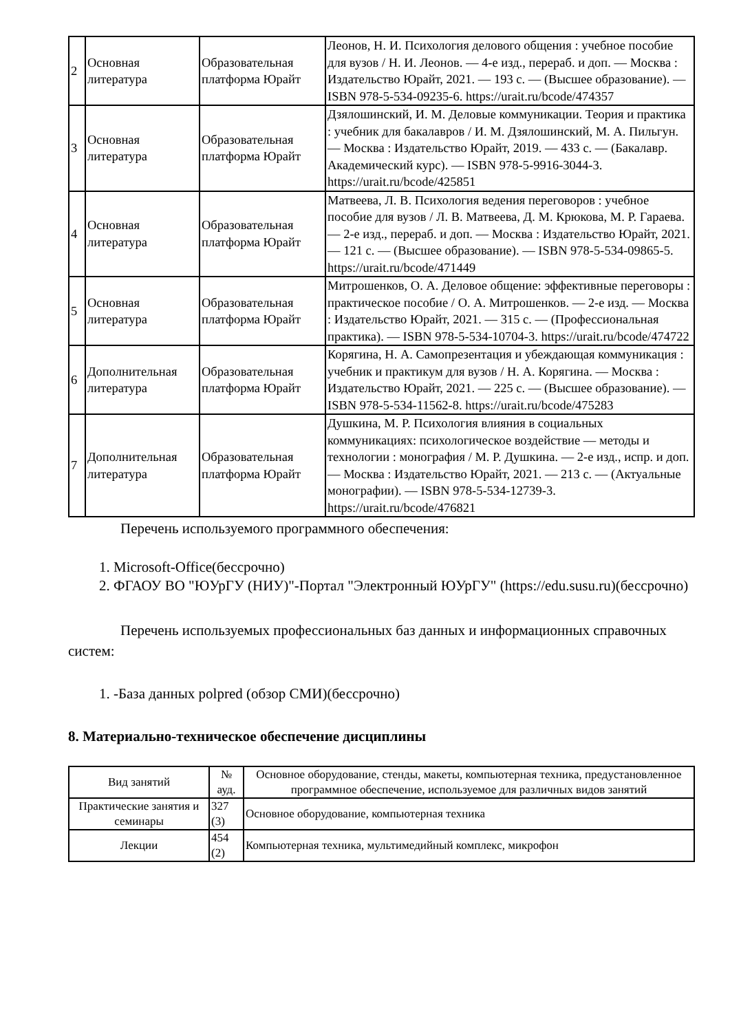| 2 | Основная литература | Образовательная платформа Юрайт | Леонов, Н. И. Психология делового общения : учебное пособие для вузов / Н. И. Леонов. — 4-е изд., перераб. и доп. — Москва : Издательство Юрайт, 2021. — 193 с. — (Высшее образование). — ISBN 978-5-534-09235-6. https://urait.ru/bcode/474357 |
| 3 | Основная литература | Образовательная платформа Юрайт | Дзялошинский, И. М. Деловые коммуникации. Теория и практика : учебник для бакалавров / И. М. Дзялошинский, М. А. Пильгун. — Москва : Издательство Юрайт, 2019. — 433 с. — (Бакалавр. Академический курс). — ISBN 978-5-9916-3044-3. https://urait.ru/bcode/425851 |
| 4 | Основная литература | Образовательная платформа Юрайт | Матвеева, Л. В. Психология ведения переговоров : учебное пособие для вузов / Л. В. Матвеева, Д. М. Крюкова, М. Р. Гараева. — 2-е изд., перераб. и доп. — Москва : Издательство Юрайт, 2021. — 121 с. — (Высшее образование). — ISBN 978-5-534-09865-5. https://urait.ru/bcode/471449 |
| 5 | Основная литература | Образовательная платформа Юрайт | Митрошенков, О. А. Деловое общение: эффективные переговоры : практическое пособие / О. А. Митрошенков. — 2-е изд. — Москва : Издательство Юрайт, 2021. — 315 с. — (Профессиональная практика). — ISBN 978-5-534-10704-3. https://urait.ru/bcode/474722 |
| 6 | Дополнительная литература | Образовательная платформа Юрайт | Корягина, Н. А. Самопрезентация и убеждающая коммуникация : учебник и практикум для вузов / Н. А. Корягина. — Москва : Издательство Юрайт, 2021. — 225 с. — (Высшее образование). — ISBN 978-5-534-11562-8. https://urait.ru/bcode/475283 |
| 7 | Дополнительная литература | Образовательная платформа Юрайт | Душкина, М. Р. Психология влияния в социальных коммуникациях: психологическое воздействие — методы и технологии : монография / М. Р. Душкина. — 2-е изд., испр. и доп. — Москва : Издательство Юрайт, 2021. — 213 с. — (Актуальные монографии). — ISBN 978-5-534-12739-3. https://urait.ru/bcode/476821 |
Перечень используемого программного обеспечения:
1. Microsoft-Office(бессрочно)
2. ФГАОУ ВО "ЮУрГУ (НИУ)"-Портал "Электронный ЮУрГУ" (https://edu.susu.ru)(бессрочно)
Перечень используемых профессиональных баз данных и информационных справочных систем:
1. -База данных polpred (обзор СМИ)(бессрочно)
8. Материально-техническое обеспечение дисциплины
| Вид занятий | № ауд. | Основное оборудование, стенды, макеты, компьютерная техника, предустановленное программное обеспечение, используемое для различных видов занятий |
| --- | --- | --- |
| Практические занятия и семинары | 327 (3) | Основное оборудование, компьютерная техника |
| Лекции | 454 (2) | Компьютерная техника, мультимедийный комплекс, микрофон |